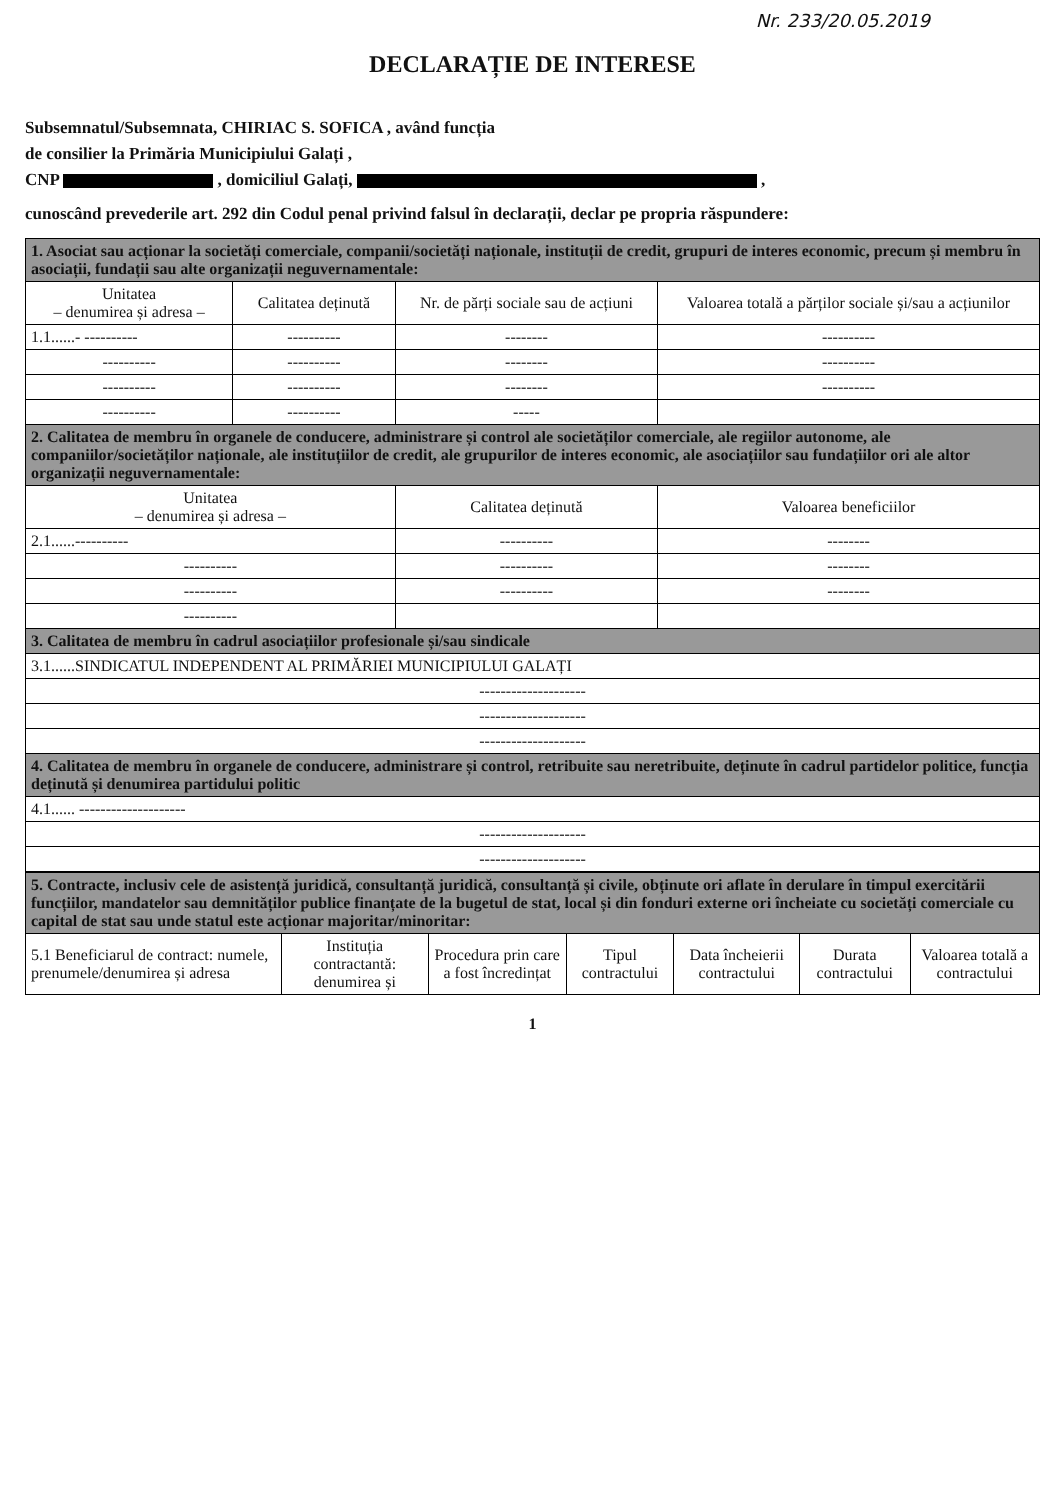Nr. 233/20.05.2019
DECLARAȚIE DE INTERESE
Subsemnatul/Subsemnata, CHIRIAC S. SOFICA , având funcția
de consilier la Primăria Municipiului Galați ,
CNP , domiciliul Galați, ,
cunoscând prevederile art. 292 din Codul penal privind falsul în declarații, declar pe propria răspundere:
| 1. Asociat sau acționar la societăți comerciale, companii/societăți naționale, instituții de credit, grupuri de interes economic, precum și membru în asociații, fundații sau alte organizații neguvernamentale: | | | |
| Unitatea – denumirea și adresa – | Calitatea deținută | Nr. de părți sociale sau de acțiuni | Valoarea totală a părților sociale și/sau a acțiunilor |
| 1.1......- ---------- | ---------- | -------- | ---------- |
| ---------- | ---------- | -------- | ---------- |
| ---------- | ---------- | -------- | ---------- |
| ---------- | ---------- | ----- | |
| 2. Calitatea de membru în organele de conducere, administrare și control ale societăților comerciale, ale regiilor autonome, ale companiilor/societăților naționale, ale instituțiilor de credit, ale grupurilor de interes economic, ale asociațiilor sau fundațiilor ori ale altor organizații neguvernamentale: | | | |
| Unitatea – denumirea și adresa – | | Calitatea deținută | Valoarea beneficiilor |
| 2.1......---------- | | ---------- | -------- |
| ---------- | | ---------- | -------- |
| ---------- | | ---------- | -------- |
| ---------- | | | |
| 3. Calitatea de membru în cadrul asociațiilor profesionale și/sau sindicale | | | |
| 3.1......SINDICATUL INDEPENDENT AL PRIMĂRIEI MUNICIPIULUI GALAȚI | | | |
| -------------------- | | | |
| -------------------- | | | |
| -------------------- | | | |
| 4. Calitatea de membru în organele de conducere, administrare și control, retribuite sau neretribuite, deținute în cadrul partidelor politice, funcția deținută și denumirea partidului politic | | | |
| 4.1...... -------------------- | | | |
| -------------------- | | | |
| -------------------- | | | |
| 5. Contracte, inclusiv cele de asistență juridică, consultanță juridică, consultanță și civile, obținute ori aflate în derulare în timpul exercitării funcțiilor, mandatelor sau demnităților publice finanțate de la bugetul de stat, local și din fonduri externe ori încheiate cu societăți comerciale cu capital de stat sau unde statul este acționar majoritar/minoritar: | | | | | | |
| 5.1 Beneficiarul de contract: numele, prenumele/denumirea și adresa | Instituția contractantă: denumirea și | Procedura prin care a fost încredințat | Tipul contractului | Data încheierii contractului | Durata contractului | Valoarea totală a contractului |
1